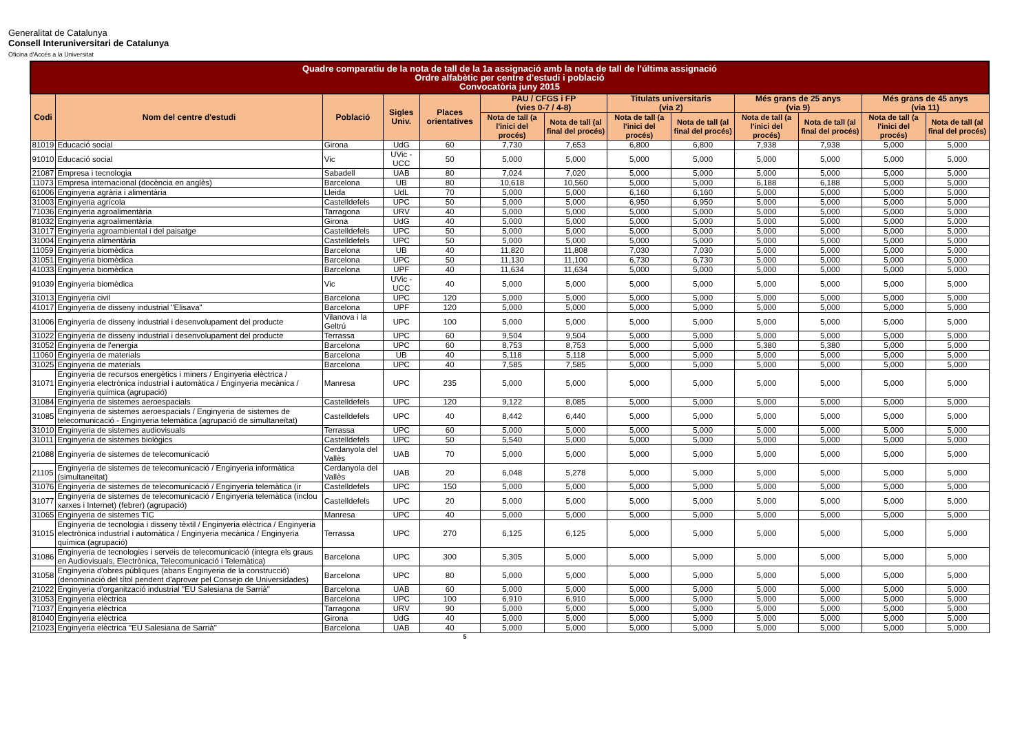Generalitat de Catalunya
Consell Interuniversitari de Catalunya
Oficina d'Accés a la Universitat
| Quadre comparatiu de la nota de tall de la 1a assignació amb la nota de tall de l'última assignació Ordre alfabètic per centre d'estudi i població Convocatòria juny 2015 | | | | | | | | | | | | |
| --- | --- | --- | --- | --- | --- | --- | --- | --- | --- | --- | --- | --- |
| Codi | Nom del centre d'estudi | Població | Sigles Univ. | Places orientatives | PAU / CFGS i FP (vies 0-7 / 4-8) | | Titulats universitaris (via 2) | | Més grans de 25 anys (via 9) | | Més grans de 45 anys (via 11) | |
| | | | | | Nota de tall (a l'inici del procés) | Nota de tall (al final del procés) | Nota de tall (a l'inici del procés) | Nota de tall (al final del procés) | Nota de tall (a l'inici del procés) | Nota de tall (al final del procés) | Nota de tall (a l'inici del procés) | Nota de tall (al final del procés) |
| 81019 | Educació social | Girona | UdG | 60 | 7,730 | 7,653 | 6,800 | 6,800 | 7,938 | 7,938 | 5,000 | 5,000 |
| 91010 | Educació social | Vic | UVic - UCC | 50 | 5,000 | 5,000 | 5,000 | 5,000 | 5,000 | 5,000 | 5,000 | 5,000 |
| 21087 | Empresa i tecnologia | Sabadell | UAB | 80 | 7,024 | 7,020 | 5,000 | 5,000 | 5,000 | 5,000 | 5,000 | 5,000 |
| 11073 | Empresa internacional (docència en anglès) | Barcelona | UB | 80 | 10,618 | 10,560 | 5,000 | 5,000 | 6,188 | 6,188 | 5,000 | 5,000 |
| 61006 | Enginyeria agrària i alimentària | Lleida | UdL | 70 | 5,000 | 5,000 | 6,160 | 6,160 | 5,000 | 5,000 | 5,000 | 5,000 |
| 31003 | Enginyeria agrícola | Castelldefels | UPC | 50 | 5,000 | 5,000 | 6,950 | 6,950 | 5,000 | 5,000 | 5,000 | 5,000 |
| 71036 | Enginyeria agroalimentària | Tarragona | URV | 40 | 5,000 | 5,000 | 5,000 | 5,000 | 5,000 | 5,000 | 5,000 | 5,000 |
| 81032 | Enginyeria agroalimentària | Girona | UdG | 40 | 5,000 | 5,000 | 5,000 | 5,000 | 5,000 | 5,000 | 5,000 | 5,000 |
| 31017 | Enginyeria agroambiental i del paisatge | Castelldefels | UPC | 50 | 5,000 | 5,000 | 5,000 | 5,000 | 5,000 | 5,000 | 5,000 | 5,000 |
| 31004 | Enginyeria alimentària | Castelldefels | UPC | 50 | 5,000 | 5,000 | 5,000 | 5,000 | 5,000 | 5,000 | 5,000 | 5,000 |
| 11059 | Enginyeria biomèdica | Barcelona | UB | 40 | 11,820 | 11,808 | 7,030 | 7,030 | 5,000 | 5,000 | 5,000 | 5,000 |
| 31051 | Enginyeria biomèdica | Barcelona | UPC | 50 | 11,130 | 11,100 | 6,730 | 6,730 | 5,000 | 5,000 | 5,000 | 5,000 |
| 41033 | Enginyeria biomèdica | Barcelona | UPF | 40 | 11,634 | 11,634 | 5,000 | 5,000 | 5,000 | 5,000 | 5,000 | 5,000 |
| 91039 | Enginyeria biomèdica | Vic | UVic - UCC | 40 | 5,000 | 5,000 | 5,000 | 5,000 | 5,000 | 5,000 | 5,000 | 5,000 |
| 31013 | Enginyeria civil | Barcelona | UPC | 120 | 5,000 | 5,000 | 5,000 | 5,000 | 5,000 | 5,000 | 5,000 | 5,000 |
| 41017 | Enginyeria de disseny industrial "Elisava" | Barcelona | UPF | 120 | 5,000 | 5,000 | 5,000 | 5,000 | 5,000 | 5,000 | 5,000 | 5,000 |
| 31006 | Enginyeria de disseny industrial i desenvolupament del producte | Vilanova i la Geltrú | UPC | 100 | 5,000 | 5,000 | 5,000 | 5,000 | 5,000 | 5,000 | 5,000 | 5,000 |
| 31022 | Enginyeria de disseny industrial i desenvolupament del producte | Terrassa | UPC | 60 | 9,504 | 9,504 | 5,000 | 5,000 | 5,000 | 5,000 | 5,000 | 5,000 |
| 31052 | Enginyeria de l'energia | Barcelona | UPC | 60 | 8,753 | 8,753 | 5,000 | 5,000 | 5,380 | 5,380 | 5,000 | 5,000 |
| 11060 | Enginyeria de materials | Barcelona | UB | 40 | 5,118 | 5,118 | 5,000 | 5,000 | 5,000 | 5,000 | 5,000 | 5,000 |
| 31025 | Enginyeria de materials | Barcelona | UPC | 40 | 7,585 | 7,585 | 5,000 | 5,000 | 5,000 | 5,000 | 5,000 | 5,000 |
| 31071 | Enginyeria de recursos energètics i miners / Enginyeria elèctrica / Enginyeria electrònica industrial i automàtica / Enginyeria mecànica / Enginyeria química (agrupació) | Manresa | UPC | 235 | 5,000 | 5,000 | 5,000 | 5,000 | 5,000 | 5,000 | 5,000 | 5,000 |
| 31084 | Enginyeria de sistemes aeroespacials | Castelldefels | UPC | 120 | 9,122 | 8,085 | 5,000 | 5,000 | 5,000 | 5,000 | 5,000 | 5,000 |
| 31085 | Enginyeria de sistemes aeroespacials / Enginyeria de sistemes de telecomunicació - Enginyeria telemàtica (agrupació de simultaneïtat) | Castelldefels | UPC | 40 | 8,442 | 6,440 | 5,000 | 5,000 | 5,000 | 5,000 | 5,000 | 5,000 |
| 31010 | Enginyeria de sistemes audiovisuals | Terrassa | UPC | 60 | 5,000 | 5,000 | 5,000 | 5,000 | 5,000 | 5,000 | 5,000 | 5,000 |
| 31011 | Enginyeria de sistemes biològics | Castelldefels | UPC | 50 | 5,540 | 5,000 | 5,000 | 5,000 | 5,000 | 5,000 | 5,000 | 5,000 |
| 21088 | Enginyeria de sistemes de telecomunicació | Cerdanyola del Vallès | UAB | 70 | 5,000 | 5,000 | 5,000 | 5,000 | 5,000 | 5,000 | 5,000 | 5,000 |
| 21105 | Enginyeria de sistemes de telecomunicació / Enginyeria informàtica (simultaneïtat) | Cerdanyola del Vallès | UAB | 20 | 6,048 | 5,278 | 5,000 | 5,000 | 5,000 | 5,000 | 5,000 | 5,000 |
| 31076 | Enginyeria de sistemes de telecomunicació / Enginyeria telemàtica (ir | Castelldefels | UPC | 150 | 5,000 | 5,000 | 5,000 | 5,000 | 5,000 | 5,000 | 5,000 | 5,000 |
| 31077 | Enginyeria de sistemes de telecomunicació / Enginyeria telemàtica (inclou xarxes i Internet) (febrer) (agrupació) | Castelldefels | UPC | 20 | 5,000 | 5,000 | 5,000 | 5,000 | 5,000 | 5,000 | 5,000 | 5,000 |
| 31065 | Enginyeria de sistemes TIC | Manresa | UPC | 40 | 5,000 | 5,000 | 5,000 | 5,000 | 5,000 | 5,000 | 5,000 | 5,000 |
| 31015 | Enginyeria de tecnologia i disseny tèxtil / Enginyeria elèctrica / Enginyeria electrònica industrial i automàtica / Enginyeria mecànica / Enginyeria química (agrupació) | Terrassa | UPC | 270 | 6,125 | 6,125 | 5,000 | 5,000 | 5,000 | 5,000 | 5,000 | 5,000 |
| 31086 | Enginyeria de tecnologies i serveis de telecomunicació (integra els graus en Audiovisuals, Electrònica, Telecomunicació i Telemàtica) | Barcelona | UPC | 300 | 5,305 | 5,000 | 5,000 | 5,000 | 5,000 | 5,000 | 5,000 | 5,000 |
| 31058 | Enginyeria d'obres públiques (abans Enginyeria de la construcció) (denominació del títol pendent d'aprovar pel Consejo de Universidades) | Barcelona | UPC | 80 | 5,000 | 5,000 | 5,000 | 5,000 | 5,000 | 5,000 | 5,000 | 5,000 |
| 21022 | Enginyeria d'organització industrial "EU Salesiana de Sarrià" | Barcelona | UAB | 60 | 5,000 | 5,000 | 5,000 | 5,000 | 5,000 | 5,000 | 5,000 | 5,000 |
| 31053 | Enginyeria elèctrica | Barcelona | UPC | 100 | 6,910 | 6,910 | 5,000 | 5,000 | 5,000 | 5,000 | 5,000 | 5,000 |
| 71037 | Enginyeria elèctrica | Tarragona | URV | 90 | 5,000 | 5,000 | 5,000 | 5,000 | 5,000 | 5,000 | 5,000 | 5,000 |
| 81040 | Enginyeria elèctrica | Girona | UdG | 40 | 5,000 | 5,000 | 5,000 | 5,000 | 5,000 | 5,000 | 5,000 | 5,000 |
| 21023 | Enginyeria elèctrica "EU Salesiana de Sarrià" | Barcelona | UAB | 40 | 5,000 | 5,000 | 5,000 | 5,000 | 5,000 | 5,000 | 5,000 | 5,000 |
5